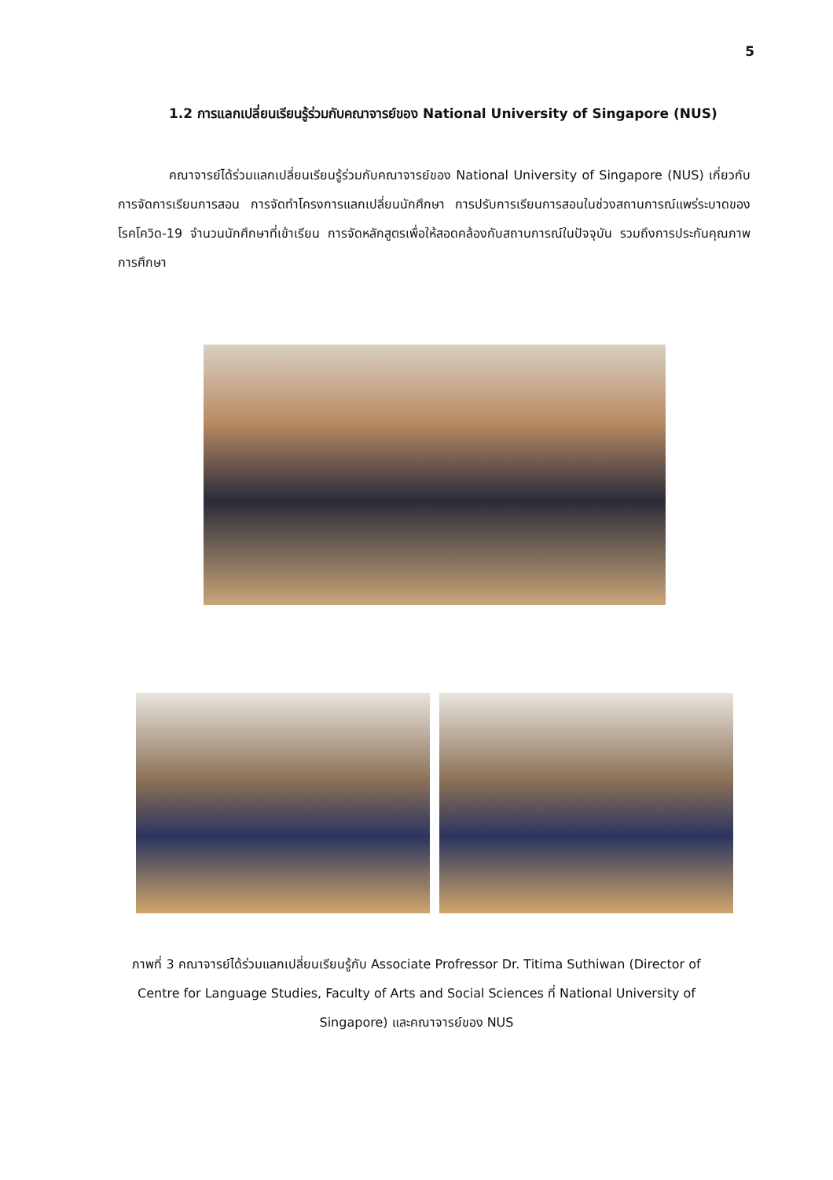5
1.2 การแลกเปลี่ยนเรียนรู้ร่วมกับคณาจารย์ของ National University of Singapore (NUS)
คณาจารย์ได้ร่วมแลกเปลี่ยนเรียนรู้ร่วมกับคณาจารย์ของ National University of Singapore (NUS) เกี่ยวกับการจัดการเรียนการสอน การจัดทำโครงการแลกเปลี่ยนนักศึกษา การปรับการเรียนการสอนในช่วงสถานการณ์แพร่ระบาดของโรคโควิด-19 จำนวนนักศึกษาที่เข้าเรียน การจัดหลักสูตรเพื่อให้สอดคล้องกับสถานการณ์ในปัจจุบัน รวมถึงการประกันคุณภาพการศึกษา
ภาพที่ 3 คณาจารย์ได้ร่วมแลกเปลี่ยนเรียนรู้กับ Associate Profressor Dr. Titima Suthiwan (Director of Centre for Language Studies, Faculty of Arts and Social Sciences ที่ National University of Singapore) และคณาจารย์ของ NUS